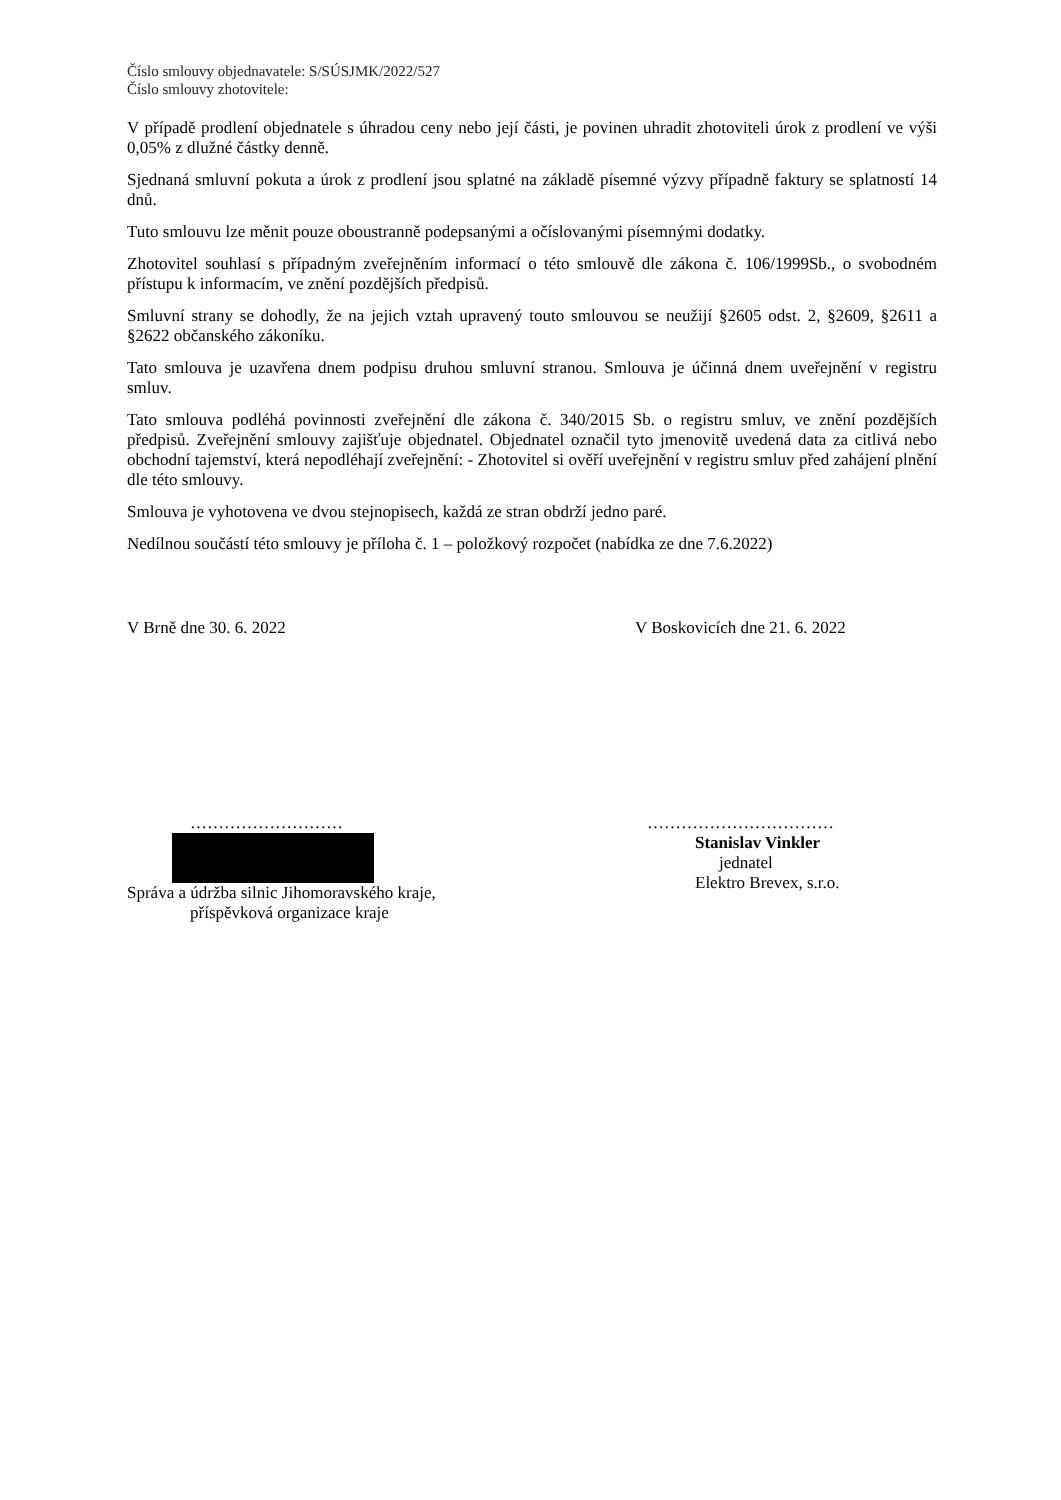Číslo smlouvy objednavatele: S/SÚSJMK/2022/527
Číslo smlouvy zhotovitele:
V případě prodlení objednatele s úhradou ceny nebo její části, je povinen uhradit zhotoviteli úrok z prodlení ve výši 0,05% z dlužné částky denně.
Sjednaná smluvní pokuta a úrok z prodlení jsou splatné na základě písemné výzvy případně faktury se splatností 14 dnů.
Tuto smlouvu lze měnit pouze oboustranně podepsanými a očíslovanými písemnými dodatky.
Zhotovitel souhlasí s případným zveřejněním informací o této smlouvě dle zákona č. 106/1999Sb., o svobodném přístupu k informacím, ve znění pozdějších předpisů.
Smluvní strany se dohodly, že na jejich vztah upravený touto smlouvou se neužijí §2605 odst. 2, §2609, §2611 a §2622 občanského zákoníku.
Tato smlouva je uzavřena dnem podpisu druhou smluvní stranou. Smlouva je účinná dnem uveřejnění v registru smluv.
Tato smlouva podléhá povinnosti zveřejnění dle zákona č. 340/2015 Sb. o registru smluv, ve znění pozdějších předpisů. Zveřejnění smlouvy zajišťuje objednatel. Objednatel označil tyto jmenovitě uvedená data za citlivá nebo obchodní tajemství, která nepodléhají zveřejnění: - Zhotovitel si ověří uveřejnění v registru smluv před zahájení plnění dle této smlouvy.
Smlouva je vyhotovena ve dvou stejnopisech, každá ze stran obdrží jedno paré.
Nedílnou součástí této smlouvy je příloha č. 1 – položkový rozpočet (nabídka ze dne 7.6.2022)
V Brně dne 30. 6. 2022 V Boskovicích dne 21. 6. 2022
………………………
Správa a údržba silnic Jihomoravského kraje,
příspěvková organizace kraje
……………………………
Stanislav Vinkler
jednatel
Elektro Brevex, s.r.o.